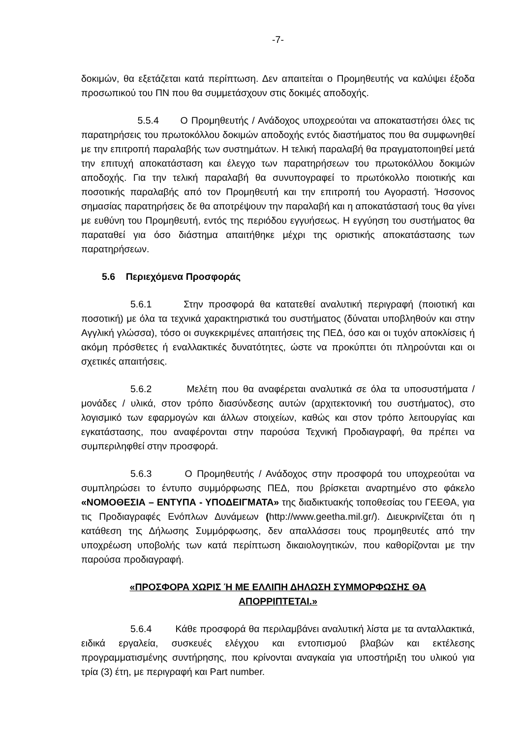-7-
δοκιμών, θα εξετάζεται κατά περίπτωση. Δεν απαιτείται ο Προμηθευτής να καλύψει έξοδα προσωπικού του ΠΝ που θα συμμετάσχουν στις δοκιμές αποδοχής.
5.5.4 Ο Προμηθευτής / Ανάδοχος υποχρεούται να αποκαταστήσει όλες τις παρατηρήσεις του πρωτοκόλλου δοκιμών αποδοχής εντός διαστήματος που θα συμφωνηθεί με την επιτροπή παραλαβής των συστημάτων. Η τελική παραλαβή θα πραγματοποιηθεί μετά την επιτυχή αποκατάσταση και έλεγχο των παρατηρήσεων του πρωτοκόλλου δοκιμών αποδοχής. Για την τελική παραλαβή θα συνυπογραφεί το πρωτόκολλο ποιοτικής και ποσοτικής παραλαβής από τον Προμηθευτή και την επιτροπή του Αγοραστή. Ήσσονος σημασίας παρατηρήσεις δε θα αποτρέψουν την παραλαβή και η αποκατάστασή τους θα γίνει με ευθύνη του Προμηθευτή, εντός της περιόδου εγγυήσεως. Η εγγύηση του συστήματος θα παραταθεί για όσο διάστημα απαιτήθηκε μέχρι της οριστικής αποκατάστασης των παρατηρήσεων.
5.6 Περιεχόμενα Προσφοράς
5.6.1 Στην προσφορά θα κατατεθεί αναλυτική περιγραφή (ποιοτική και ποσοτική) με όλα τα τεχνικά χαρακτηριστικά του συστήματος (δύναται υποβληθούν και στην Αγγλική γλώσσα), τόσο οι συγκεκριμένες απαιτήσεις της ΠΕΔ, όσο και οι τυχόν αποκλίσεις ή ακόμη πρόσθετες ή εναλλακτικές δυνατότητες, ώστε να προκύπτει ότι πληρούνται και οι σχετικές απαιτήσεις.
5.6.2 Μελέτη που θα αναφέρεται αναλυτικά σε όλα τα υποσυστήματα / μονάδες / υλικά, στον τρόπο διασύνδεσης αυτών (αρχιτεκτονική του συστήματος), στο λογισμικό των εφαρμογών και άλλων στοιχείων, καθώς και στον τρόπο λειτουργίας και εγκατάστασης, που αναφέρονται στην παρούσα Τεχνική Προδιαγραφή, θα πρέπει να συμπεριληφθεί στην προσφορά.
5.6.3 Ο Προμηθευτής / Ανάδοχος στην προσφορά του υποχρεούται να συμπληρώσει το έντυπο συμμόρφωσης ΠΕΔ, που βρίσκεται αναρτημένο στο φάκελο «ΝΟΜΟΘΕΣΙΑ – ΕΝΤΥΠΑ - ΥΠΟΔΕΙΓΜΑΤΑ» της διαδικτυακής τοποθεσίας του ΓΕΕΘΑ, για τις Προδιαγραφές Ενόπλων Δυνάμεων (http://www.geetha.mil.gr/). Διευκρινίζεται ότι η κατάθεση της Δήλωσης Συμμόρφωσης, δεν απαλλάσσει τους προμηθευτές από την υποχρέωση υποβολής των κατά περίπτωση δικαιολογητικών, που καθορίζονται με την παρούσα προδιαγραφή.
«ΠΡΟΣΦΟΡΑ ΧΩΡΙΣ Ή ΜΕ ΕΛΛΙΠΗ ΔΗΛΩΣΗ ΣΥΜΜΟΡΦΩΣΗΣ ΘΑ
ΑΠΟΡΡΙΠΤΕΤΑΙ.»
5.6.4 Κάθε προσφορά θα περιλαμβάνει αναλυτική λίστα με τα ανταλλακτικά, ειδικά εργαλεία, συσκευές ελέγχου και εντοπισμού βλαβών και εκτέλεσης προγραμματισμένης συντήρησης, που κρίνονται αναγκαία για υποστήριξη του υλικού για τρία (3) έτη, με περιγραφή και Part number.